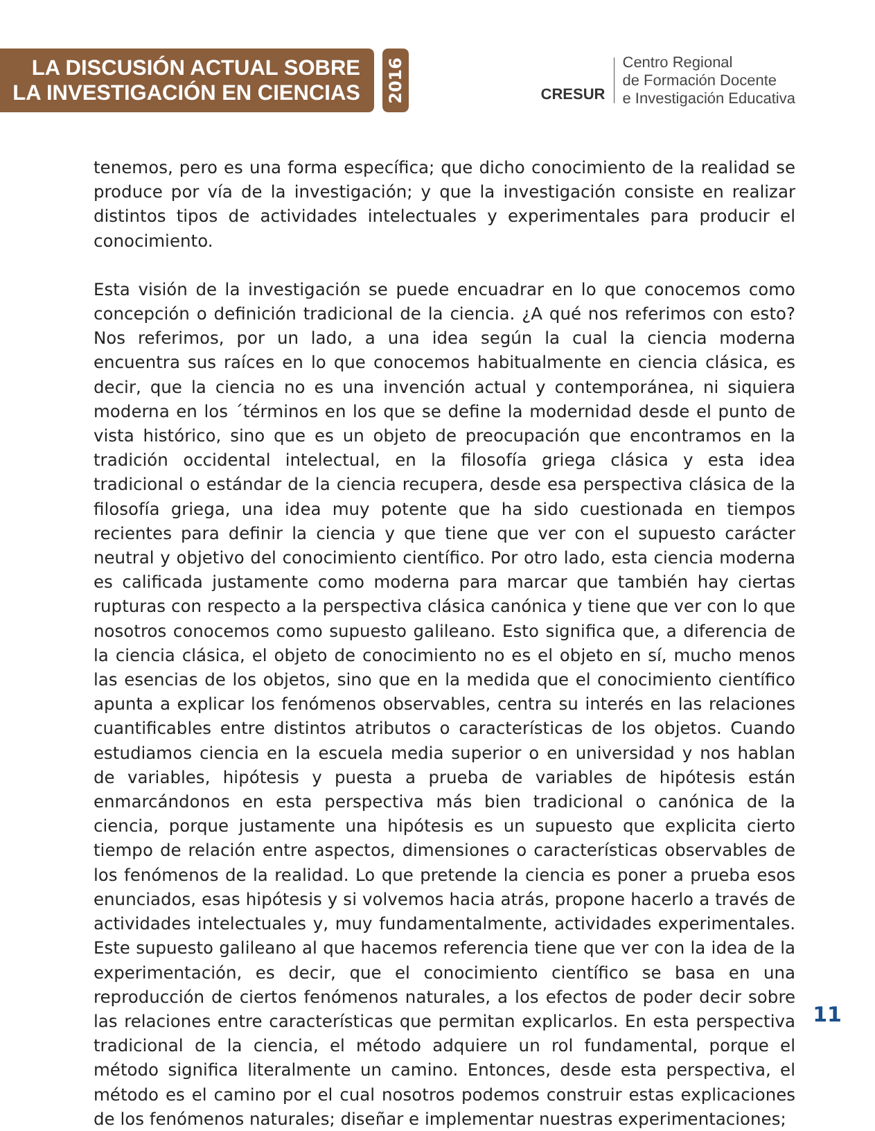LA DISCUSIÓN ACTUAL SOBRE
LA INVESTIGACIÓN EN CIENCIAS
2016
CRESUR
Centro Regional
de Formación Docente
e Investigación Educativa
tenemos, pero es una forma específica; que dicho conocimiento de la realidad se produce por vía de la investigación; y que la investigación consiste en realizar distintos tipos de actividades intelectuales y experimentales para producir el conocimiento.
Esta visión de la investigación se puede encuadrar en lo que conocemos como concepción o definición tradicional de la ciencia. ¿A qué nos referimos con esto? Nos referimos, por un lado, a una idea según la cual la ciencia moderna encuentra sus raíces en lo que conocemos habitualmente en ciencia clásica, es decir, que la ciencia no es una invención actual y contemporánea, ni siquiera moderna en los ´términos en los que se define la modernidad desde el punto de vista histórico, sino que es un objeto de preocupación que encontramos en la tradición occidental intelectual, en la filosofía griega clásica y esta idea tradicional o estándar de la ciencia recupera, desde esa perspectiva clásica de la filosofía griega, una idea muy potente que ha sido cuestionada en tiempos recientes para definir la ciencia y que tiene que ver con el supuesto carácter neutral y objetivo del conocimiento científico. Por otro lado, esta ciencia moderna es calificada justamente como moderna para marcar que también hay ciertas rupturas con respecto a la perspectiva clásica canónica y tiene que ver con lo que nosotros conocemos como supuesto galileano. Esto significa que, a diferencia de la ciencia clásica, el objeto de conocimiento no es el objeto en sí, mucho menos las esencias de los objetos, sino que en la medida que el conocimiento científico apunta a explicar los fenómenos observables, centra su interés en las relaciones cuantificables entre distintos atributos o características de los objetos. Cuando estudiamos ciencia en la escuela media superior o en universidad y nos hablan de variables, hipótesis y puesta a prueba de variables de hipótesis están enmarcándonos en esta perspectiva más bien tradicional o canónica de la ciencia, porque justamente una hipótesis es un supuesto que explicita cierto tiempo de relación entre aspectos, dimensiones o características observables de los fenómenos de la realidad. Lo que pretende la ciencia es poner a prueba esos enunciados, esas hipótesis y si volvemos hacia atrás, propone hacerlo a través de actividades intelectuales y, muy fundamentalmente, actividades experimentales. Este supuesto galileano al que hacemos referencia tiene que ver con la idea de la experimentación, es decir, que el conocimiento científico se basa en una reproducción de ciertos fenómenos naturales, a los efectos de poder decir sobre las relaciones entre características que permitan explicarlos. En esta perspectiva tradicional de la ciencia, el método adquiere un rol fundamental, porque el método significa literalmente un camino. Entonces, desde esta perspectiva, el método es el camino por el cual nosotros podemos construir estas explicaciones de los fenómenos naturales; diseñar e implementar nuestras experimentaciones;
11